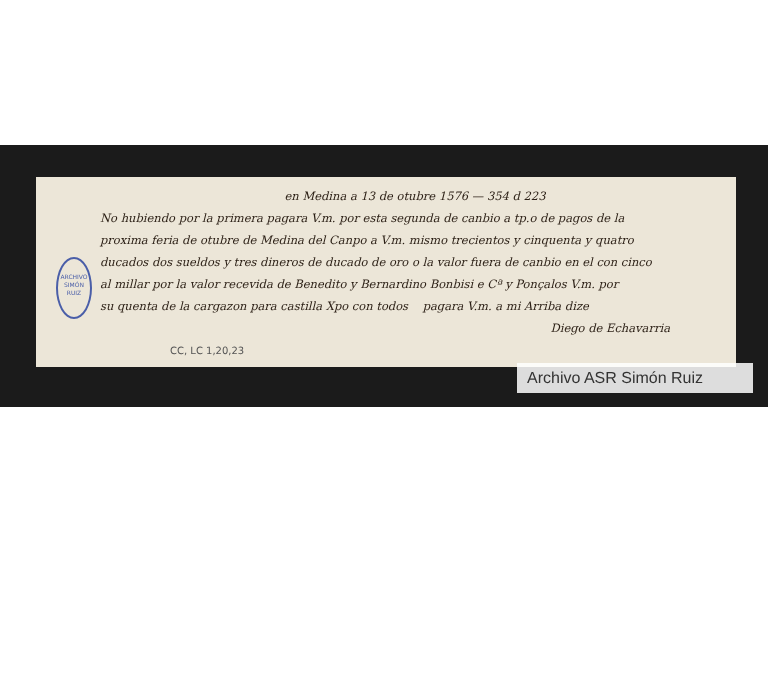en Medina a 13 de otubre 1576 — 354 d 223
No hubiendo por la primera pagara V.m. por esta segunda de canbio a tp.o de pagos de la
proxima feria de otubre de Medina del Canpo a V.m. mismo trecientos y cinquenta y quatro
ducados dos sueldos y tres dineros de ducado de oro o la valor fuera de canbio en el con cinco
al millar por la valor recevida de Benedito y Bernardino Bonbisi e Cª y Ponçalos V.m. por
su quenta de la cargazon para castilla Xpo con todos pagara V.m. a mi Arriba dize
Diego de Echavarria
ARCHIVO
SIMÓN RUIZ
CC, LC 1,20,23
Archivo ASR Simón Ruiz